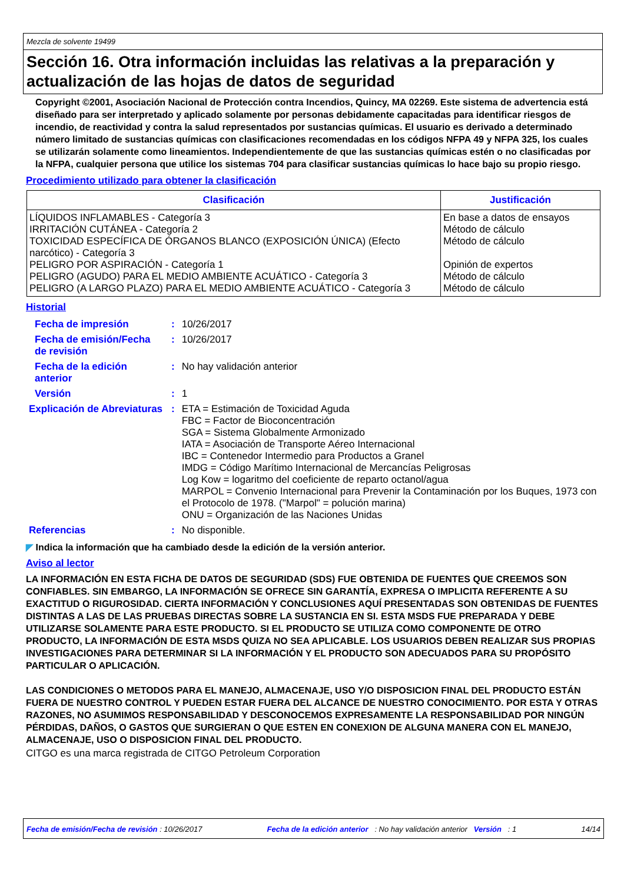Mezcla de solvente 19499
Sección 16. Otra información incluidas las relativas a la preparación y actualización de las hojas de datos de seguridad
Copyright ©2001, Asociación Nacional de Protección contra Incendios, Quincy, MA 02269. Este sistema de advertencia está diseñado para ser interpretado y aplicado solamente por personas debidamente capacitadas para identificar riesgos de incendio, de reactividad y contra la salud representados por sustancias químicas. El usuario es derivado a determinado número limitado de sustancias químicas con clasificaciones recomendadas en los códigos NFPA 49 y NFPA 325, los cuales se utilizarán solamente como lineamientos. Independientemente de que las sustancias químicas estén o no clasificadas por la NFPA, cualquier persona que utilice los sistemas 704 para clasificar sustancias químicas lo hace bajo su propio riesgo.
Procedimiento utilizado para obtener la clasificación
| Clasificación | Justificación |
| --- | --- |
| LÍQUIDOS INFLAMABLES - Categoría 3 IRRITACIÓN CUTÁNEA - Categoría 2 TOXICIDAD ESPECÍFICA DE ÓRGANOS BLANCO (EXPOSICIÓN ÚNICA) (Efecto narcótico) - Categoría 3 PELIGRO POR ASPIRACIÓN - Categoría 1 PELIGRO (AGUDO) PARA EL MEDIO AMBIENTE ACUÁTICO - Categoría 3 PELIGRO (A LARGO PLAZO) PARA EL MEDIO AMBIENTE ACUÁTICO - Categoría 3 | En base a datos de ensayos Método de cálculo Método de cálculo Opinión de expertos Método de cálculo Método de cálculo |
Historial
| Fecha de impresión | : | 10/26/2017 |
| Fecha de emisión/Fecha de revisión | : | 10/26/2017 |
| Fecha de la edición anterior | : | No hay validación anterior |
| Versión | : | 1 |
| Explicación de Abreviaturas | : | ETA = Estimación de Toxicidad Aguda FBC = Factor de Bioconcentración SGA = Sistema Globalmente Armonizado IATA = Asociación de Transporte Aéreo Internacional IBC = Contenedor Intermedio para Productos a Granel IMDG = Código Marítimo Internacional de Mercancías Peligrosas Log Kow = logaritmo del coeficiente de reparto octanol/agua MARPOL = Convenio Internacional para Prevenir la Contaminación por los Buques, 1973 con el Protocolo de 1978. ("Marpol" = polución marina) ONU = Organización de las Naciones Unidas |
| Referencias | : | No disponible. |
◤ Indica la información que ha cambiado desde la edición de la versión anterior.
Aviso al lector
LA INFORMACIÓN EN ESTA FICHA DE DATOS DE SEGURIDAD (SDS) FUE OBTENIDA DE FUENTES QUE CREEMOS SON CONFIABLES. SIN EMBARGO, LA INFORMACIÓN SE OFRECE SIN GARANTÍA, EXPRESA O IMPLICITA REFERENTE A SU EXACTITUD O RIGUROSIDAD. CIERTA INFORMACIÓN Y CONCLUSIONES AQUÍ PRESENTADAS SON OBTENIDAS DE FUENTES DISTINTAS A LAS DE LAS PRUEBAS DIRECTAS SOBRE LA SUSTANCIA EN SI. ESTA MSDS FUE PREPARADA Y DEBE UTILIZARSE SOLAMENTE PARA ESTE PRODUCTO. SI EL PRODUCTO SE UTILIZA COMO COMPONENTE DE OTRO PRODUCTO, LA INFORMACIÓN DE ESTA MSDS QUIZA NO SEA APLICABLE. LOS USUARIOS DEBEN REALIZAR SUS PROPIAS INVESTIGACIONES PARA DETERMINAR SI LA INFORMACIÓN Y EL PRODUCTO SON ADECUADOS PARA SU PROPÓSITO PARTICULAR O APLICACIÓN.
LAS CONDICIONES O METODOS PARA EL MANEJO, ALMACENAJE, USO Y/O DISPOSICION FINAL DEL PRODUCTO ESTÁN FUERA DE NUESTRO CONTROL Y PUEDEN ESTAR FUERA DEL ALCANCE DE NUESTRO CONOCIMIENTO. POR ESTA Y OTRAS RAZONES, NO ASUMIMOS RESPONSABILIDAD Y DESCONOCEMOS EXPRESAMENTE LA RESPONSABILIDAD POR NINGÚN PÉRDIDAS, DAÑOS, O GASTOS QUE SURGIERAN O QUE ESTEN EN CONEXION DE ALGUNA MANERA CON EL MANEJO, ALMACENAJE, USO O DISPOSICION FINAL DEL PRODUCTO.
CITGO es una marca registrada de CITGO Petroleum Corporation
Fecha de emisión/Fecha de revisión : 10/26/2017 Fecha de la edición anterior : No hay validación anterior Versión : 1 14/14